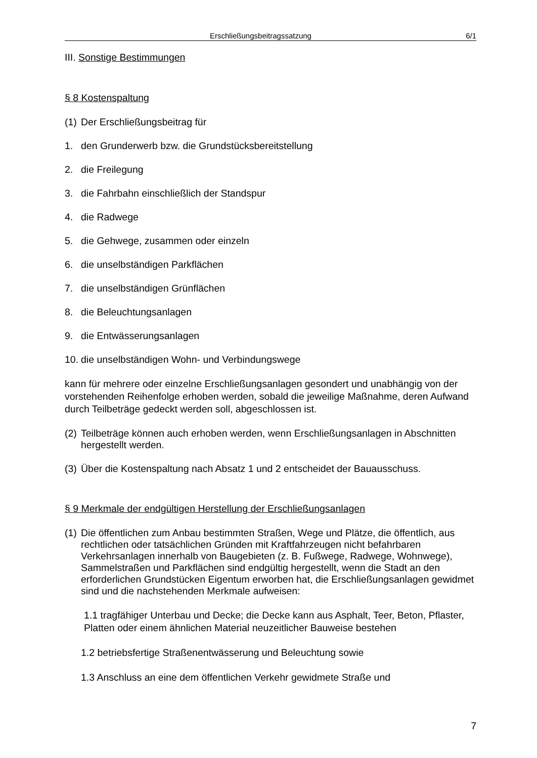Erschließungsbeitragssatzung 6/1
III. Sonstige Bestimmungen
§ 8 Kostenspaltung
(1) Der Erschließungsbeitrag für
1. den Grunderwerb bzw. die Grundstücksbereitstellung
2. die Freilegung
3. die Fahrbahn einschließlich der Standspur
4. die Radwege
5. die Gehwege, zusammen oder einzeln
6. die unselbständigen Parkflächen
7. die unselbständigen Grünflächen
8. die Beleuchtungsanlagen
9. die Entwässerungsanlagen
10. die unselbständigen Wohn- und Verbindungswege
kann für mehrere oder einzelne Erschließungsanlagen gesondert und unabhängig von der vorstehenden Reihenfolge erhoben werden, sobald die jeweilige Maßnahme, deren Aufwand durch Teilbeträge gedeckt werden soll, abgeschlossen ist.
(2) Teilbeträge können auch erhoben werden, wenn Erschließungsanlagen in Abschnitten hergestellt werden.
(3) Über die Kostenspaltung nach Absatz 1 und 2 entscheidet der Bauausschuss.
§ 9 Merkmale der endgültigen Herstellung der Erschließungsanlagen
(1) Die öffentlichen zum Anbau bestimmten Straßen, Wege und Plätze, die öffentlich, aus rechtlichen oder tatsächlichen Gründen mit Kraftfahrzeugen nicht befahrbaren Verkehrsanlagen innerhalb von Baugebieten (z. B. Fußwege, Radwege, Wohnwege), Sammelstraßen und Parkflächen sind endgültig hergestellt, wenn die Stadt an den erforderlichen Grundstücken Eigentum erworben hat, die Erschließungsanlagen gewidmet sind und die nachstehenden Merkmale aufweisen:
1.1 tragfähiger Unterbau und Decke; die Decke kann aus Asphalt, Teer, Beton, Pflaster, Platten oder einem ähnlichen Material neuzeitlicher Bauweise bestehen
1.2 betriebsfertige Straßenentwässerung und Beleuchtung sowie
1.3 Anschluss an eine dem öffentlichen Verkehr gewidmete Straße und
7